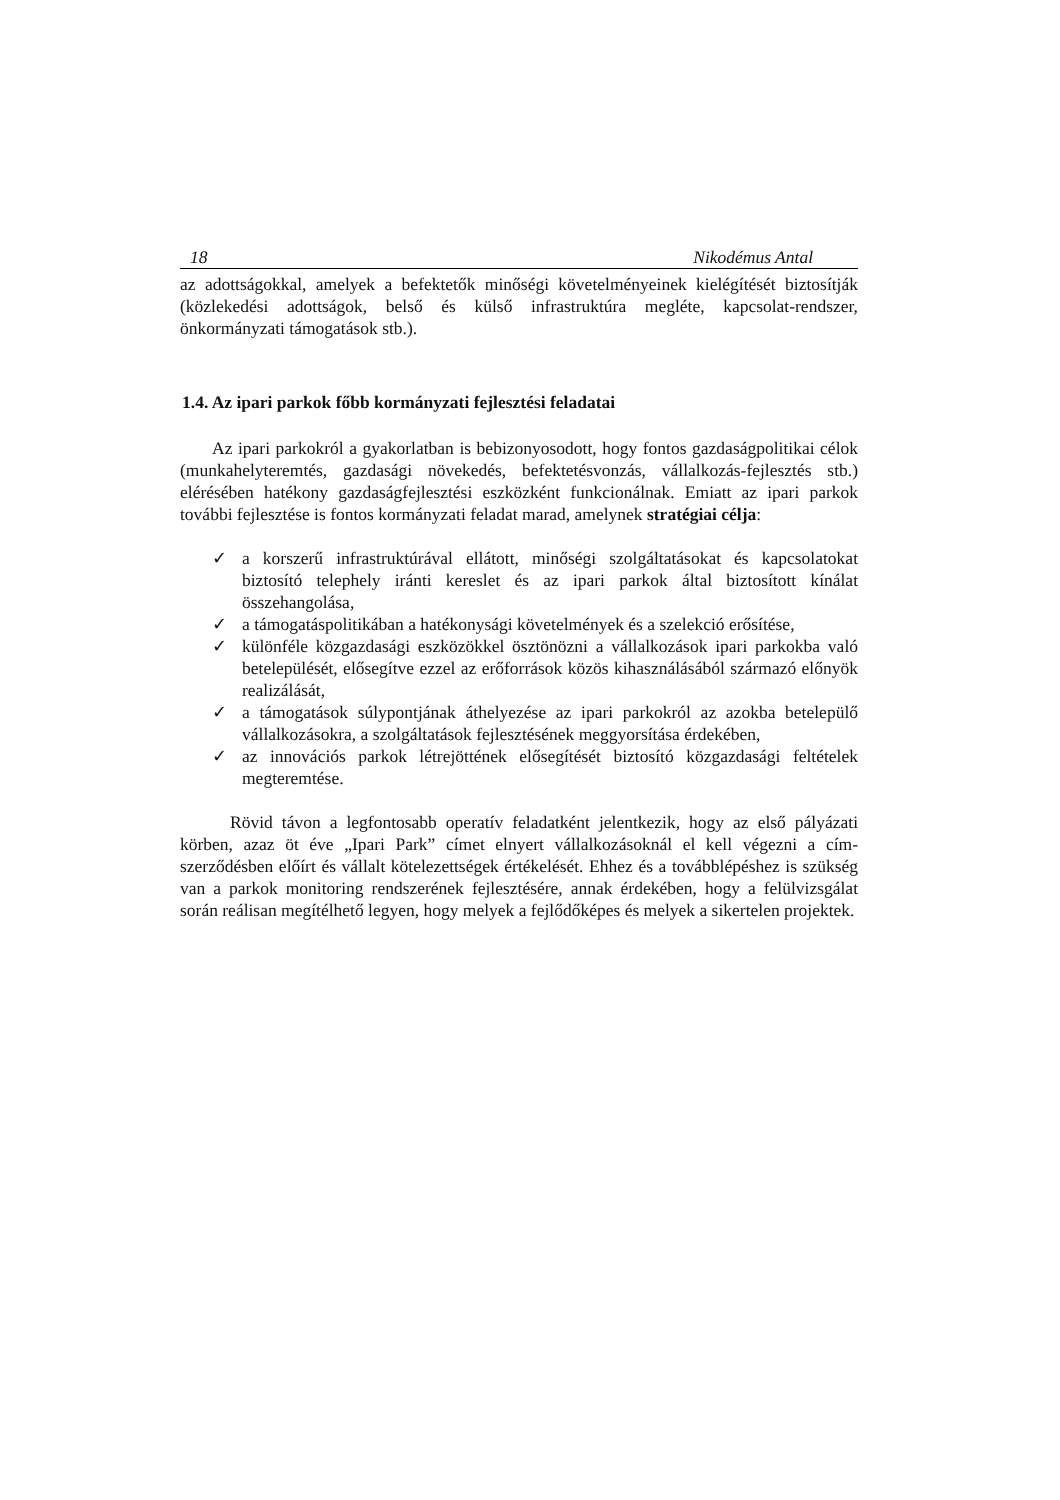18 Nikodémus Antal
az adottságokkal, amelyek a befektetők minőségi követelményeinek kielégítését biztosítják (közlekedési adottságok, belső és külső infrastruktúra megléte, kapcsolat-rendszer, önkormányzati támogatások stb.).
1.4. Az ipari parkok főbb kormányzati fejlesztési feladatai
Az ipari parkokról a gyakorlatban is bebizonyosodott, hogy fontos gazdaságpolitikai célok (munkahelyteremtés, gazdasági növekedés, befektetésvonzás, vállalkozás-fejlesztés stb.) elérésében hatékony gazdaságfejlesztési eszközként funkcionálnak. Emiatt az ipari parkok további fejlesztése is fontos kormányzati feladat marad, amelynek stratégiai célja:
✓ a korszerű infrastruktúrával ellátott, minőségi szolgáltatásokat és kapcsolatokat biztosító telephely iránti kereslet és az ipari parkok által biztosított kínálat összehangolása,
✓ a támogatáspolitikában a hatékonysági követelmények és a szelekció erősítése,
✓ különféle közgazdasági eszközökkel ösztönözni a vállalkozások ipari parkokba való betelepülését, elősegítve ezzel az erőforrások közös kihasználásából származó előnyök realizálását,
✓ a támogatások súlypontjának áthelyezése az ipari parkokról az azokba betelepülő vállalkozásokra, a szolgáltatások fejlesztésének meggyorsítása érdekében,
✓ az innovációs parkok létrejöttének elősegítését biztosító közgazdasági feltételek megteremtése.
Rövid távon a legfontosabb operatív feladatként jelentkezik, hogy az első pályázati körben, azaz öt éve „Ipari Park” címet elnyert vállalkozásoknál el kell végezni a cím-szerződésben előírt és vállalt kötelezettségek értékelését. Ehhez és a továbblépéshez is szükség van a parkok monitoring rendszerének fejlesztésére, annak érdekében, hogy a felülvizsgálat során reálisan megítélhető legyen, hogy melyek a fejlődőképes és melyek a sikertelen projektek.